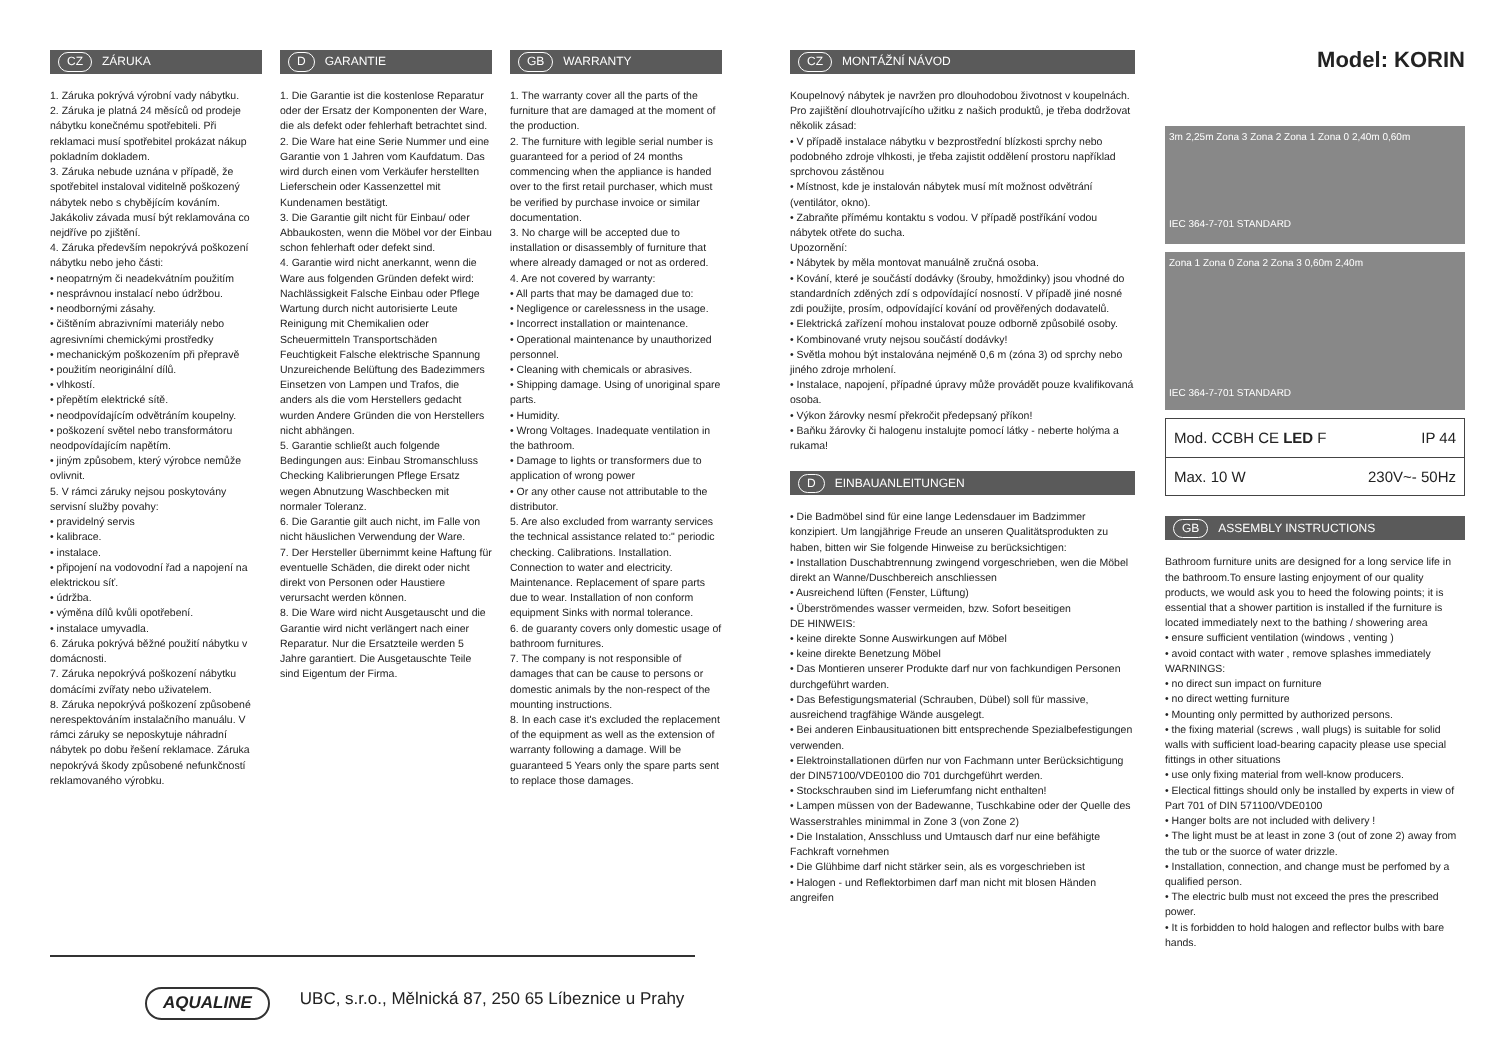CZ ZÁRUKA
1. Záruka pokrývá výrobní vady nábytku.
2. Záruka je platná 24 měsíců od prodeje nábytku konečnému spotřebiteli. Při reklamaci musí spotřebitel prokázat nákup pokladním dokladem.
3. Záruka nebude uznána v případě, že spotřebitel instaloval viditelně poškozený nábytek nebo s chybějícím kováním. Jakákoliv závada musí být reklamována co nejdříve po zjištění.
4. Záruka především nepokrývá poškození nábytku nebo jeho části:
• neopatrným či neadekvátním použitím
• nesprávnou instalací nebo údržbou.
• neodbornými zásahy.
• čištěním abrazivními materiály nebo agresivními chemickými prostředky
• mechanickým poškozením při přepravě
• použitím neoriginální dílů.
• vlhkostí.
• přepětím elektrické sítě.
• neodpovídajícím odvětráním koupelny.
• poškození světel nebo transformátoru neodpovídajícím napětím.
• jiným způsobem, který výrobce nemůže ovlivnit.
5. V rámci záruky nejsou poskytovány servisní služby povahy:
• pravidelný servis
• kalibrace.
• instalace.
• připojení na vodovodní řad a napojení na elektrickou síť.
• údržba.
• výměna dílů kvůli opotřebení.
• instalace umyvadla.
6. Záruka pokrývá běžné použití nábytku v domácnosti.
7. Záruka nepokrývá poškození nábytku domácími zvířaty nebo uživatelem.
8. Záruka nepokrývá poškození způsobené nerespektováním instalačního manuálu. V rámci záruky se neposkytuje náhradní nábytek po dobu řešení reklamace. Záruka nepokrývá škody způsobené nefunkčností reklamovaného výrobku.
D GARANTIE
1. Die Garantie ist die kostenlose Reparatur oder der Ersatz der Komponenten der Ware, die als defekt oder fehlerhaft betrachtet sind.
2. Die Ware hat eine Serie Nummer und eine Garantie von 1 Jahren vom Kaufdatum. Das wird durch einen vom Verkäufer herstellten Lieferschein oder Kassenzettel mit Kundenamen bestätigt.
3. Die Garantie gilt nicht für Einbau/ oder Abbaukosten, wenn die Möbel vor der Einbau schon fehlerhaft oder defekt sind.
4. Garantie wird nicht anerkannt, wenn die Ware aus folgenden Gründen defekt wird: Nachlässigkeit Falsche Einbau oder Pflege Wartung durch nicht autorisierte Leute Reinigung mit Chemikalien oder Scheuermitteln Transportschäden Feuchtigkeit Falsche elektrische Spannung Unzureichende Belüftung des Badezimmers Einsetzen von Lampen und Trafos, die anders als die vom Herstellers gedacht wurden Andere Gründen die von Herstellers nicht abhängen.
5. Garantie schließt auch folgende Bedingungen aus: Einbau Stromanschluss Checking Kalibrierungen Pflege Ersatz wegen Abnutzung Waschbecken mit normaler Toleranz.
6. Die Garantie gilt auch nicht, im Falle von nicht häuslichen Verwendung der Ware.
7. Der Hersteller übernimmt keine Haftung für eventuelle Schäden, die direkt oder nicht direkt von Personen oder Haustiere verursacht werden können.
8. Die Ware wird nicht Ausgetauscht und die Garantie wird nicht verlängert nach einer Reparatur. Nur die Ersatzteile werden 5 Jahre garantiert. Die Ausgetauschte Teile sind Eigentum der Firma.
GB WARRANTY
1. The warranty cover all the parts of the furniture that are damaged at the moment of the production.
2. The furniture with legible serial number is guaranteed for a period of 24 months commencing when the appliance is handed over to the first retail purchaser, which must be verified by purchase invoice or similar documentation.
3. No charge will be accepted due to installation or disassembly of furniture that where already damaged or not as ordered.
4. Are not covered by warranty:
• All parts that may be damaged due to:
• Negligence or carelessness in the usage.
• Incorrect installation or maintenance.
• Operational maintenance by unauthorized personnel.
• Cleaning with chemicals or abrasives.
• Shipping damage. Using of unoriginal spare parts.
• Humidity.
• Wrong Voltages. Inadequate ventilation in the bathroom.
• Damage to lights or transformers due to application of wrong power
• Or any other cause not attributable to the distributor.
5. Are also excluded from warranty services the technical assistance related to:" periodic checking. Calibrations. Installation. Connection to water and electricity. Maintenance. Replacement of spare parts due to wear. Installation of non conform equipment Sinks with normal tolerance.
6. de guaranty covers only domestic usage of bathroom furnitures.
7. The company is not responsible of damages that can be cause to persons or domestic animals by the non-respect of the mounting instructions.
8. In each case it's excluded the replacement of the equipment as well as the extension of warranty following a damage. Will be guaranteed 5 Years only the spare parts sent to replace those damages.
CZ MONTÁŽNÍ NÁVOD
Koupelnový nábytek je navržen pro dlouhodobou životnost v koupelnách. Pro zajištění dlouhotrvajícího užitku z našich produktů, je třeba dodržovat několik zásad:
• V případě instalace nábytku v bezprostřední blízkosti sprchy nebo podobného zdroje vlhkosti, je třeba zajistit oddělení prostoru například sprchovou zástěnou
• Místnost, kde je instalován nábytek musí mít možnost odvětrání (ventilátor, okno).
• Zabraňte přímému kontaktu s vodou. V případě postříkání vodou nábytek otřete do sucha.
Upozornění:
• Nábytek by měla montovat manuálně zručná osoba.
• Kování, které je součástí dodávky (šrouby, hmoždinky) jsou vhodné do standardních zděných zdí s odpovídající nosností. V případě jiné nosné zdi použijte, prosím, odpovídající kování od prověřených dodavatelů.
• Elektrická zařízení mohou instalovat pouze odborně způsobilé osoby.
• Kombinované vruty nejsou součástí dodávky!
• Světla mohou být instalována nejméně 0,6 m (zóna 3) od sprchy nebo jiného zdroje mrholení.
• Instalace, napojení, případné úpravy může provádět pouze kvalifikovaná osoba.
• Výkon žárovky nesmí překročit předepsaný příkon!
• Baňku žárovky či halogenu instalujte pomocí látky - neberte holýma a rukama!
D EINBAUANLEITUNGEN
• Die Badmöbel sind für eine lange Ledensdauer im Badzimmer konzipiert. Um langjährige Freude an unseren Qualitätsprodukten zu haben, bitten wir Sie folgende Hinweise zu berücksichtigen:
• Installation Duschabtrennung zwingend vorgeschrieben, wen die Möbel direkt an Wanne/Duschbereich anschliessen
• Ausreichend lüften (Fenster, Lüftung)
• Überströmendes wasser vermeiden, bzw. Sofort beseitigen
DE HINWEIS:
• keine direkte Sonne Auswirkungen auf Möbel
• keine direkte Benetzung Möbel
• Das Montieren unserer Produkte darf nur von fachkundigen Personen durchgeführt warden.
• Das Befestigungsmaterial (Schrauben, Dübel) soll für massive, ausreichend tragfähige Wände ausgelegt.
• Bei anderen Einbausituationen bitt entsprechende Spezialbefestigungen verwenden.
• Elektroinstallationen dürfen nur von Fachmann unter Berücksichtigung der DIN57100/VDE0100 dio 701 durchgeführt werden.
• Stockschrauben sind im Lieferumfang nicht enthalten!
• Lampen müssen von der Badewanne, Tuschkabine oder der Quelle des Wasserstrahles minimmal in Zone 3 (von Zone 2)
• Die Instalation, Ansschluss und Umtausch darf nur eine befähigte Fachkraft vornehmen
• Die Glühbime darf nicht stärker sein, als es vorgeschrieben ist
• Halogen - und Reflektorbimen darf man nicht mit blosen Händen angreifen
Model: KORIN
3m 2,25m Zona 3 Zona 2 Zona 1 Zona 0 2,40m 0,60m
IEC 364-7-701 STANDARD
Zona 1 Zona 0 Zona 2 Zona 3 0,60m 2,40m
IEC 364-7-701 STANDARD
Mod. CCBH CE LED F IP 44
Max. 10 W 230V~- 50Hz
GB ASSEMBLY INSTRUCTIONS
Bathroom furniture units are designed for a long service life in the bathroom.To ensure lasting enjoyment of our quality products, we would ask you to heed the folowing points; it is essential that a shower partition is installed if the furniture is located immediately next to the bathing / showering area
• ensure sufficient ventilation (windows , venting )
• avoid contact with water , remove splashes immediately
WARNINGS:
• no direct sun impact on furniture
• no direct wetting furniture
• Mounting only permitted by authorized persons.
• the fixing material (screws , wall plugs) is suitable for solid walls with sufficient load-bearing capacity please use special fittings in other situations
• use only fixing material from well-know producers.
• Electical fittings should only be installed by experts in view of Part 701 of DIN 571100/VDE0100
• Hanger bolts are not included with delivery !
• The light must be at least in zone 3 (out of zone 2) away from the tub or the suorce of water drizzle.
• Installation, connection, and change must be perfomed by a qualified person.
• The electric bulb must not exceed the pres the prescribed power.
• It is forbidden to hold halogen and reflector bulbs with bare hands.
AQUALINE UBC, s.r.o., Mělnická 87, 250 65 Líbeznice u Prahy